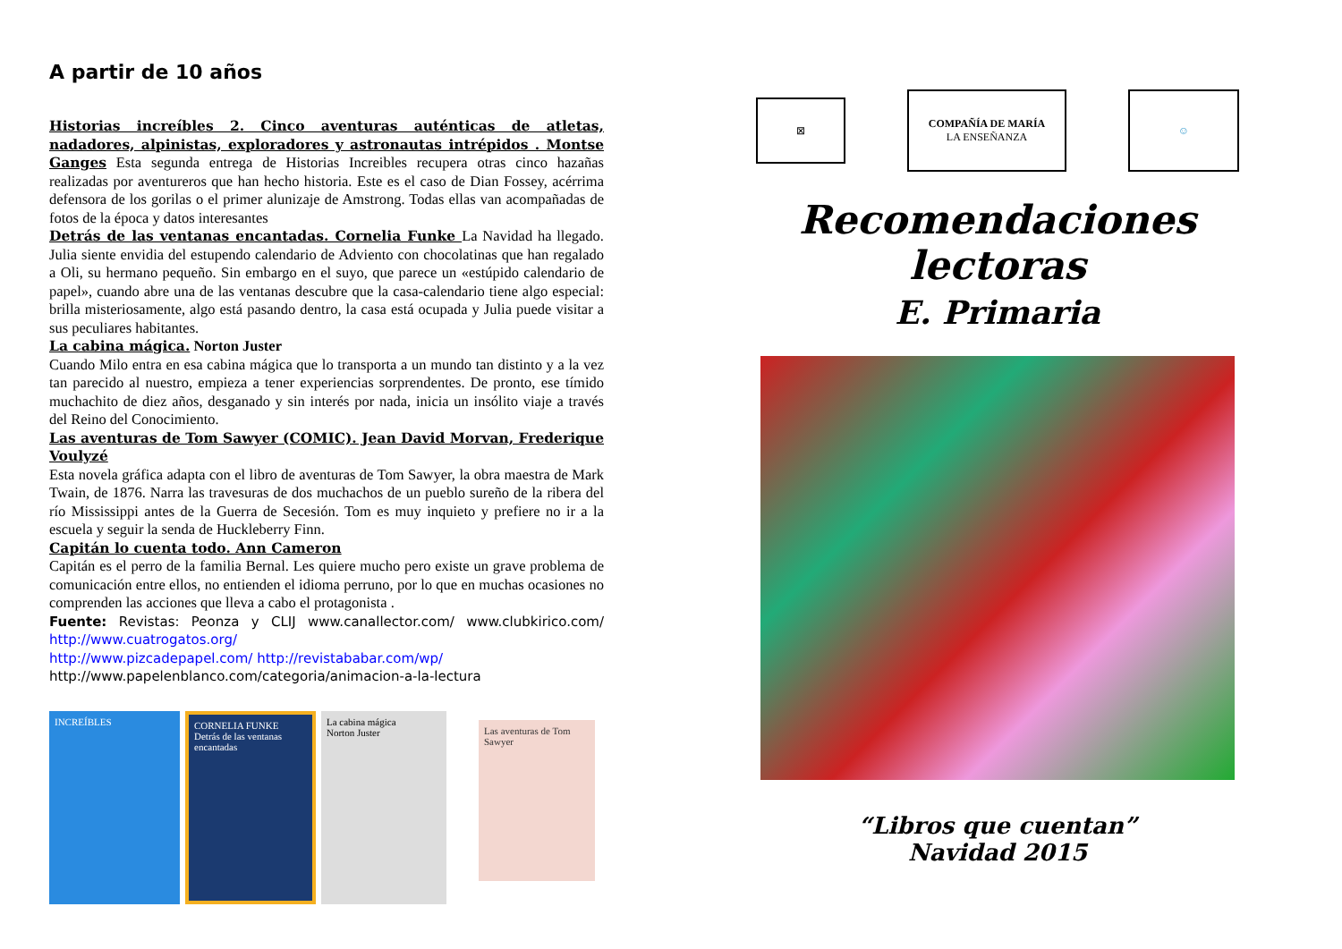A partir de 10 años
Historias increíbles 2. Cinco aventuras auténticas de atletas, nadadores, alpinistas, exploradores y astronautas intrépidos . Montse Ganges Esta segunda entrega de Historias Increibles recupera otras cinco hazañas realizadas por aventureros que han hecho historia. Este es el caso de Dian Fossey, acérrima defensora de los gorilas o el primer alunizaje de Amstrong. Todas ellas van acompañadas de fotos de la época y datos interesantes
Detrás de las ventanas encantadas. Cornelia Funke La Navidad ha llegado. Julia siente envidia del estupendo calendario de Adviento con chocolatinas que han regalado a Oli, su hermano pequeño. Sin embargo en el suyo, que parece un «estúpido calendario de papel», cuando abre una de las ventanas descubre que la casa-calendario tiene algo especial: brilla misteriosamente, algo está pasando dentro, la casa está ocupada y Julia puede visitar a sus peculiares habitantes.
La cabina mágica. Norton Juster
Cuando Milo entra en esa cabina mágica que lo transporta a un mundo tan distinto y a la vez tan parecido al nuestro, empieza a tener experiencias sorprendentes. De pronto, ese tímido muchachito de diez años, desganado y sin interés por nada, inicia un insólito viaje a través del Reino del Conocimiento.
Las aventuras de Tom Sawyer (COMIC). Jean David Morvan, Frederique Voulyzé
Esta novela gráfica adapta con el libro de aventuras de Tom Sawyer, la obra maestra de Mark Twain, de 1876. Narra las travesuras de dos muchachos de un pueblo sureño de la ribera del río Mississippi antes de la Guerra de Secesión. Tom es muy inquieto y prefiere no ir a la escuela y seguir la senda de Huckleberry Finn.
Capitán lo cuenta todo. Ann Cameron
Capitán es el perro de la familia Bernal. Les quiere mucho pero existe un grave problema de comunicación entre ellos, no entienden el idioma perruno, por lo que en muchas ocasiones no comprenden las acciones que lleva a cabo el protagonista .
Fuente: Revistas: Peonza y CLIJ www.canallector.com/ www.clubkirico.com/ http://www.cuatrogatos.org/
http://www.pizcadepapel.com/ http://revistababar.com/wp/
http://www.papelenblanco.com/categoria/animacion-a-la-lectura
INCREÍBLES CORNELIA FUNKE
Detrás de las ventanas encantadas
La cabina mágica
Norton Juster
Las aventuras de Tom Sawyer
⊠
COMPAÑÍA DE MARÍA
LA ENSEÑANZA
☺
Recomendaciones lectoras
E. Primaria
“Libros que cuentan”
Navidad 2015